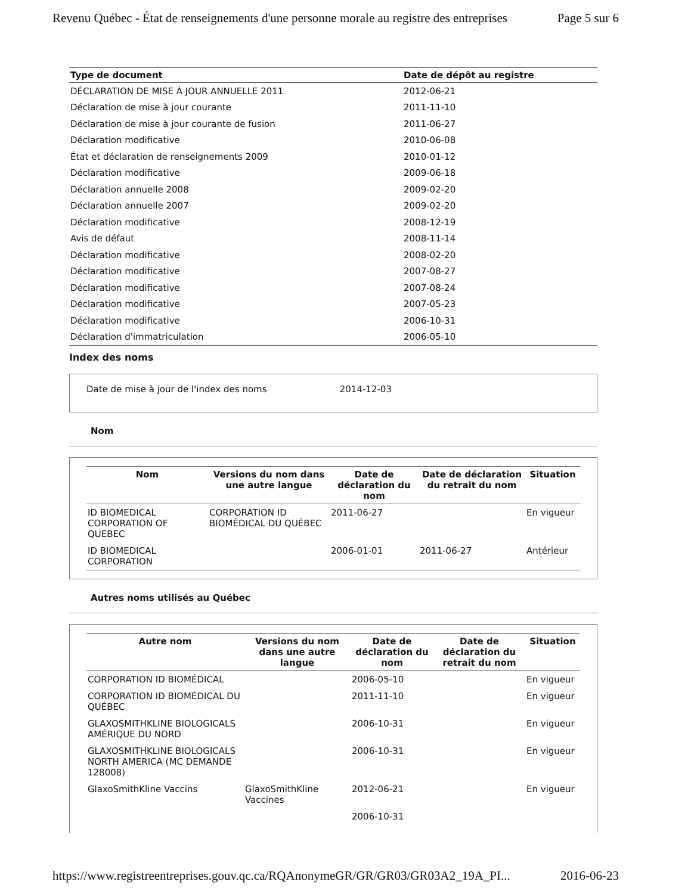Revenu Québec - État de renseignements d'une personne morale au registre des entreprises Page 5 sur 6
| Type de document | Date de dépôt au registre |
| --- | --- |
| DÉCLARATION DE MISE À JOUR ANNUELLE 2011 | 2012-06-21 |
| Déclaration de mise à jour courante | 2011-11-10 |
| Déclaration de mise à jour courante de fusion | 2011-06-27 |
| Déclaration modificative | 2010-06-08 |
| État et déclaration de renseignements 2009 | 2010-01-12 |
| Déclaration modificative | 2009-06-18 |
| Déclaration annuelle 2008 | 2009-02-20 |
| Déclaration annuelle 2007 | 2009-02-20 |
| Déclaration modificative | 2008-12-19 |
| Avis de défaut | 2008-11-14 |
| Déclaration modificative | 2008-02-20 |
| Déclaration modificative | 2007-08-27 |
| Déclaration modificative | 2007-08-24 |
| Déclaration modificative | 2007-05-23 |
| Déclaration modificative | 2006-10-31 |
| Déclaration d'immatriculation | 2006-05-10 |
Index des noms
Date de mise à jour de l'index des noms 2014-12-03
Nom
| Nom | Versions du nom dans une autre langue | Date de déclaration du nom | Date de déclaration du retrait du nom | Situation |
| --- | --- | --- | --- | --- |
| ID BIOMEDICAL CORPORATION OF QUEBEC | CORPORATION ID BIOMÉDICAL DU QUÉBEC | 2011-06-27 | | En vigueur |
| ID BIOMEDICAL CORPORATION | | 2006-01-01 | 2011-06-27 | Antérieur |
Autres noms utilisés au Québec
| Autre nom | Versions du nom dans une autre langue | Date de déclaration du nom | Date de déclaration du retrait du nom | Situation |
| --- | --- | --- | --- | --- |
| CORPORATION ID BIOMÉDICAL | | 2006-05-10 | | En vigueur |
| CORPORATION ID BIOMÉDICAL DU QUÉBEC | | 2011-11-10 | | En vigueur |
| GLAXOSMITHKLINE BIOLOGICALS AMÉRIQUE DU NORD | | 2006-10-31 | | En vigueur |
| GLAXOSMITHKLINE BIOLOGICALS NORTH AMERICA (MC DEMANDE 128008) | | 2006-10-31 | | En vigueur |
| GlaxoSmithKline Vaccins | GlaxoSmithKline Vaccines | 2012-06-21 | | En vigueur |
| | | 2006-10-31 | | |
https://www.registreentreprises.gouv.qc.ca/RQAnonymeGR/GR/GR03/GR03A2_19A_PI... 2016-06-23